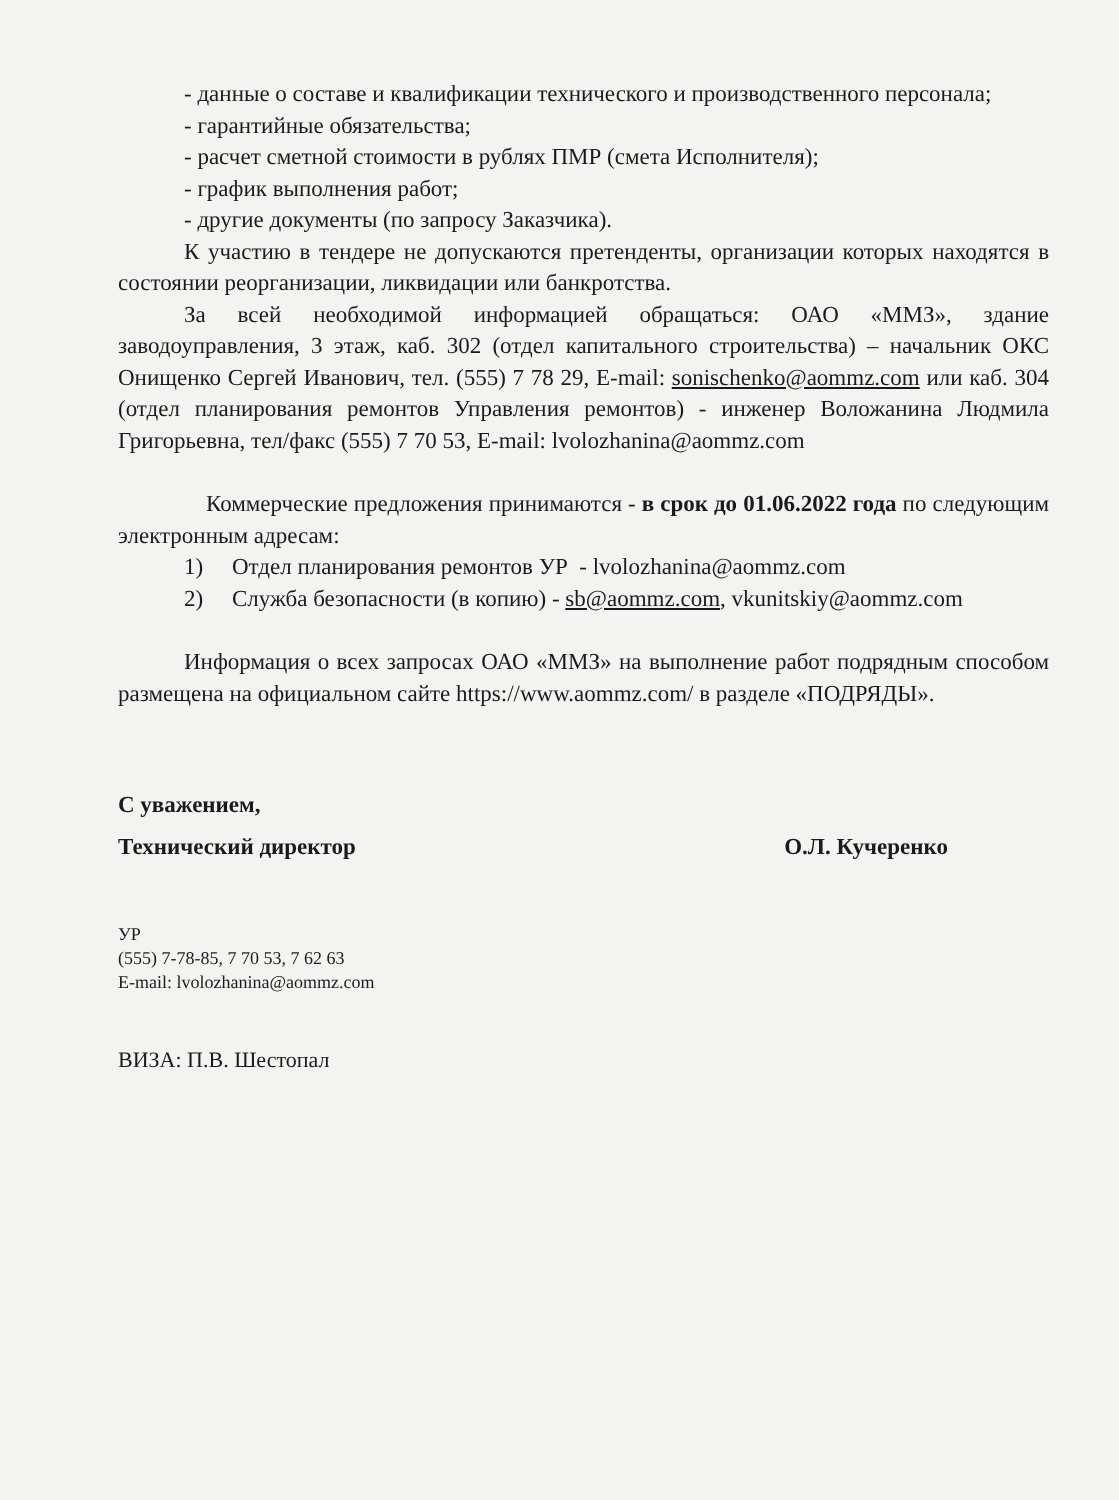- данные о составе и квалификации технического и производственного персонала;
- гарантийные обязательства;
- расчет сметной стоимости в рублях ПМР (смета Исполнителя);
- график выполнения работ;
- другие документы (по запросу Заказчика).
К участию в тендере не допускаются претенденты, организации которых находятся в состоянии реорганизации, ликвидации или банкротства.
За всей необходимой информацией обращаться: ОАО «ММЗ», здание заводоуправления, 3 этаж, каб. 302 (отдел капитального строительства) – начальник ОКС Онищенко Сергей Иванович, тел. (555) 7 78 29, E-mail: sonischenko@aommz.com или каб. 304 (отдел планирования ремонтов Управления ремонтов) - инженер Воложанина Людмила Григорьевна, тел/факс (555) 7 70 53, E-mail: lvolozhanina@aommz.com
Коммерческие предложения принимаются - в срок до 01.06.2022 года по следующим электронным адресам:
1) Отдел планирования ремонтов УР - lvolozhanina@aommz.com
2) Служба безопасности (в копию) - sb@aommz.com, vkunitskiy@aommz.com
Информация о всех запросах ОАО «ММЗ» на выполнение работ подрядным способом размещена на официальном сайте https://www.aommz.com/ в разделе «ПОДРЯДЫ».
С уважением,
Технический директор О.Л. Кучеренко
УР
(555) 7-78-85, 7 70 53, 7 62 63
E-mail: lvolozhanina@aommz.com
ВИЗА: П.В. Шестопал